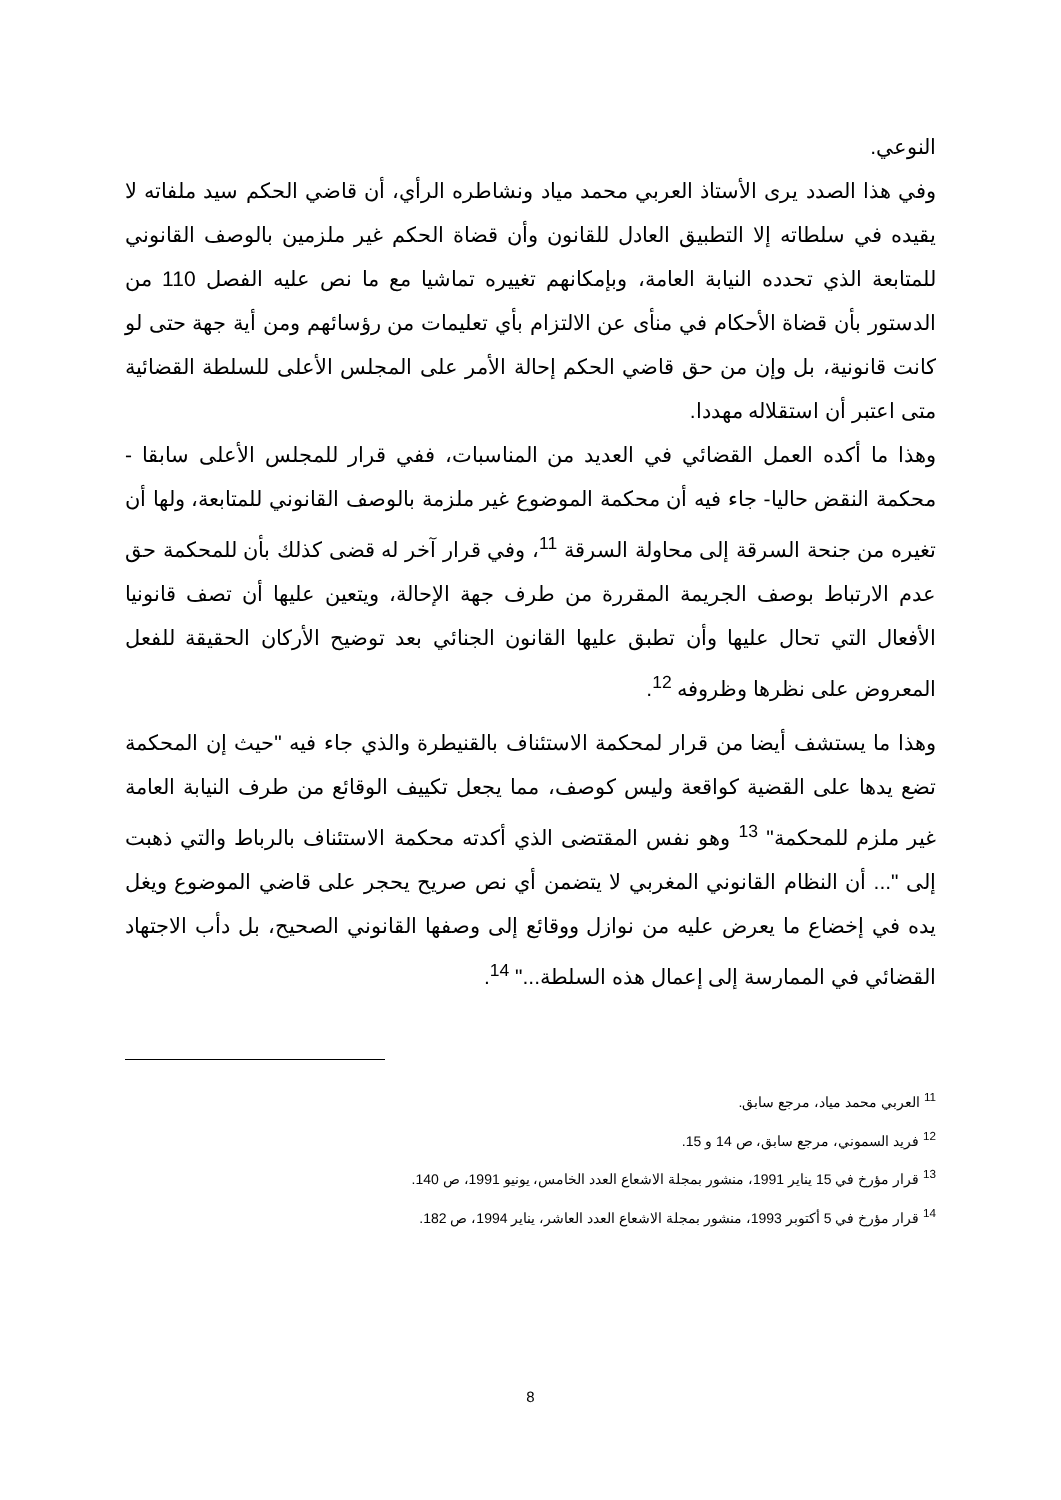النوعي.
وفي هذا الصدد يرى الأستاذ العربي محمد مياد ونشاطره الرأي، أن قاضي الحكم سيد ملفاته لا يقيده في سلطاته إلا التطبيق العادل للقانون وأن قضاة الحكم غير ملزمين بالوصف القانوني للمتابعة الذي تحدده النيابة العامة، وبإمكانهم تغييره تماشيا مع ما نص عليه الفصل 110 من الدستور بأن قضاة الأحكام في منأى عن الالتزام بأي تعليمات من رؤسائهم ومن أية جهة حتى لو كانت قانونية، بل وإن من حق قاضي الحكم إحالة الأمر على المجلس الأعلى للسلطة القضائية متى اعتبر أن استقلاله مهددا.
وهذا ما أكده العمل القضائي في العديد من المناسبات، ففي قرار للمجلس الأعلى سابقا - محكمة النقض حاليا- جاء فيه أن محكمة الموضوع غير ملزمة بالوصف القانوني للمتابعة، ولها أن تغيره من جنحة السرقة إلى محاولة السرقة <sup>11</sup>، وفي قرار آخر له قضى كذلك بأن للمحكمة حق عدم الارتباط بوصف الجريمة المقررة من طرف جهة الإحالة، ويتعين عليها أن تصف قانونيا الأفعال التي تحال عليها وأن تطبق عليها القانون الجنائي بعد توضيح الأركان الحقيقة للفعل المعروض على نظرها وظروفه <sup>12</sup>.
وهذا ما يستشف أيضا من قرار لمحكمة الاستئناف بالقنيطرة والذي جاء فيه "حيث إن المحكمة تضع يدها على القضية كواقعة وليس كوصف، مما يجعل تكييف الوقائع من طرف النيابة العامة غير ملزم للمحكمة" <sup>13</sup> وهو نفس المقتضى الذي أكدته محكمة الاستئناف بالرباط والتي ذهبت إلى "... أن النظام القانوني المغربي لا يتضمن أي نص صريح يحجر على قاضي الموضوع ويغل يده في إخضاع ما يعرض عليه من نوازل ووقائع إلى وصفها القانوني الصحيح، بل دأب الاجتهاد القضائي في الممارسة إلى إعمال هذه السلطة..." <sup>14</sup>.
<sup>11</sup> العربي محمد مياد، مرجع سابق.
<sup>12</sup> فريد السموني، مرجع سابق، ص 14 و 15.
<sup>13</sup> قرار مؤرخ في 15 يناير 1991، منشور بمجلة الاشعاع العدد الخامس، يونيو 1991، ص 140.
<sup>14</sup> قرار مؤرخ في 5 أكتوبر 1993، منشور بمجلة الاشعاع العدد العاشر، يناير 1994، ص 182.
8